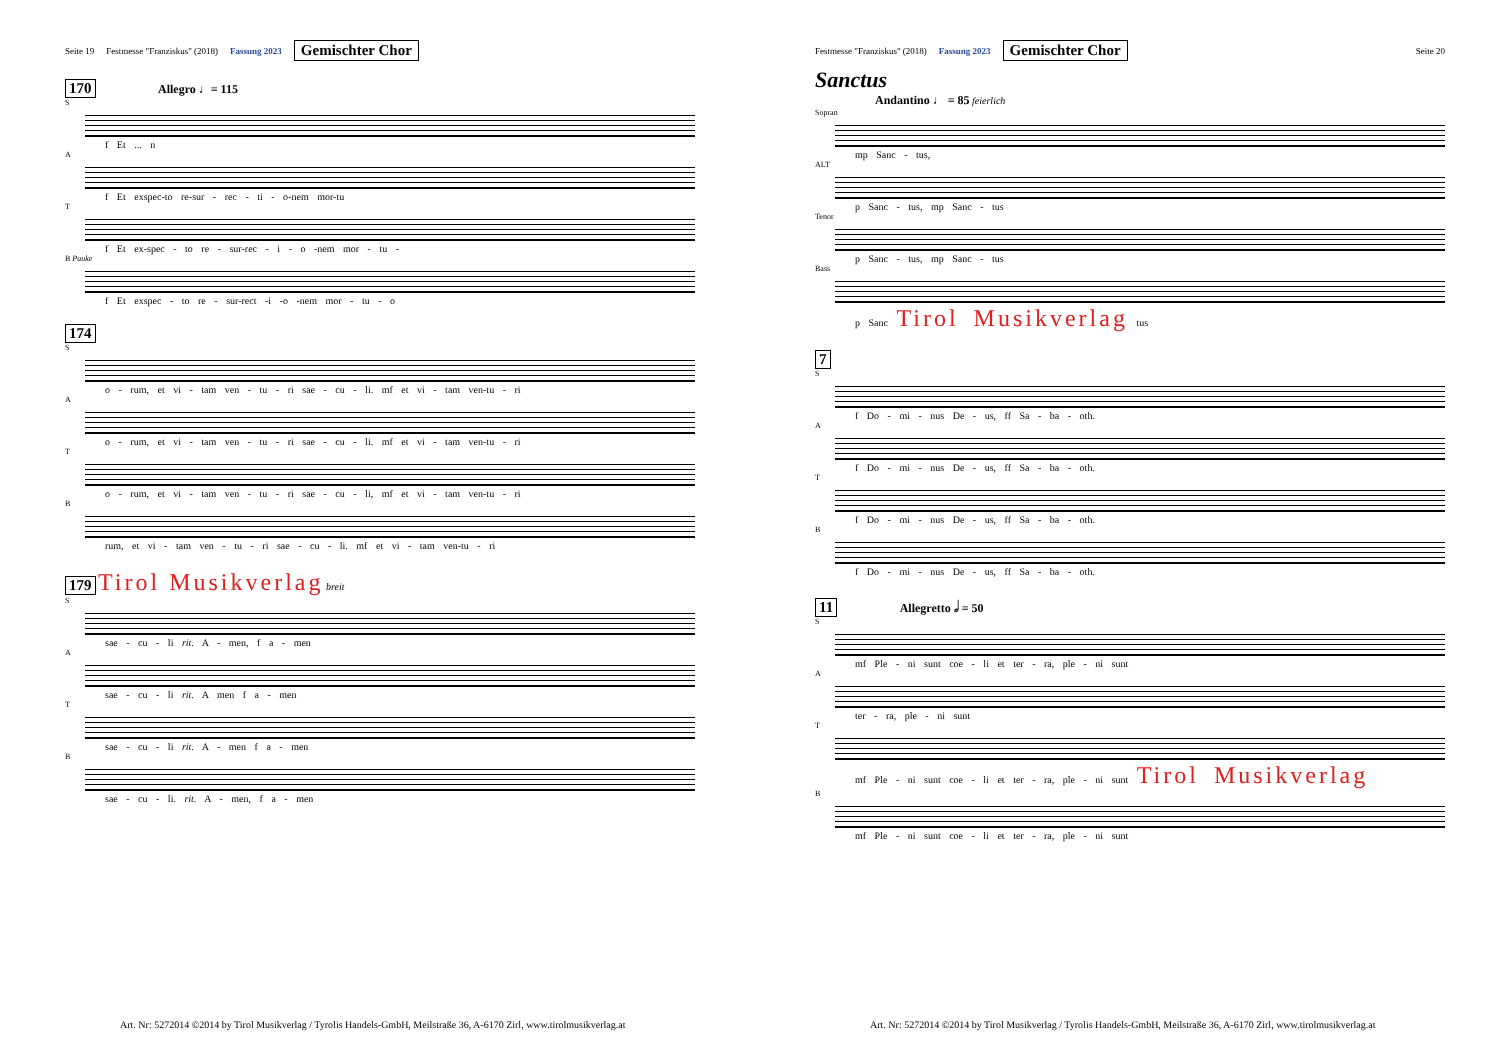Seite 19 Festmesse "Franziskus" (2018) Fassung 2023 Gemischter Chor
170 Allegro ♩= 115
S
f Et ... n
A
f Et exspec-to re-sur - rec - ti - o-nem mor-tu
T
f Et ex-spec - to re - sur-rec - i - o -nem mor - tu -
B Pauke
f Et exspec - to re - sur-rect -i -o -nem mor - tu - o
174
S
o - rum, et vi - tam ven - tu - ri sae - cu - li. mf et vi - tam ven-tu - ri
A
o - rum, et vi - tam ven - tu - ri sae - cu - li. mf et vi - tam ven-tu - ri
T
o - rum, et vi - tam ven - tu - ri sae - cu - li, mf et vi - tam ven-tu - ri
B
rum, et vi - tam ven - tu - ri sae - cu - li. mf et vi - tam ven-tu - ri
179 Tirol Musikverlag breit
S
sae - cu - li rit. A - men, f a - men
A
sae - cu - li rit. A men f a - men
T
sae - cu - li rit. A - men f a - men
B
sae - cu - li. rit. A - men, f a - men
Art. Nr: 5272014 ©2014 by Tirol Musikverlag / Tyrolis Handels-GmbH, Meilstraße 36, A-6170 Zirl, www.tirolmusikverlag.at
Festmesse "Franziskus" (2018) Fassung 2023 Gemischter Chor Seite 20
Sanctus
Andantino ♩ = 85 feierlich
Sopran
mp Sanc - tus,
ALT
p Sanc - tus, mp Sanc - tus
Tenor
p Sanc - tus, mp Sanc - tus
Bass
p Sanc Tirol Musikverlag tus
7
S
f Do - mi - nus De - us, ff Sa - ba - oth.
A
f Do - mi - nus De - us, ff Sa - ba - oth.
T
f Do - mi - nus De - us, ff Sa - ba - oth.
B
f Do - mi - nus De - us, ff Sa - ba - oth.
11 Allegretto 𝅗𝅥 = 50
S
mf Ple - ni sunt coe - li et ter - ra, ple - ni sunt
A
ter - ra, ple - ni sunt
T
mf Ple - ni sunt coe - li et ter - ra, ple - ni sunt Tirol Musikverlag
B
mf Ple - ni sunt coe - li et ter - ra, ple - ni sunt
Art. Nr: 5272014 ©2014 by Tirol Musikverlag / Tyrolis Handels-GmbH, Meilstraße 36, A-6170 Zirl, www.tirolmusikverlag.at